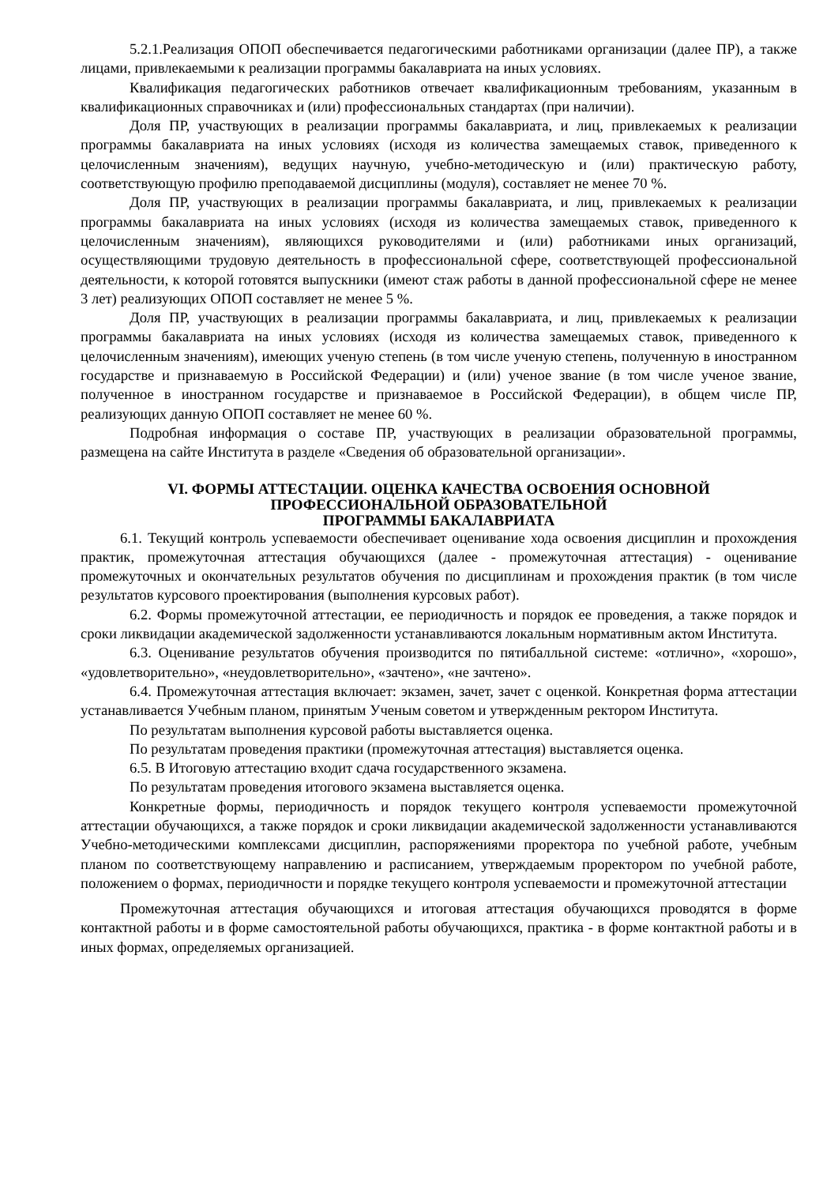5.2.1.Реализация ОПОП обеспечивается педагогическими работниками организации (далее ПР), а также лицами, привлекаемыми к реализации программы бакалавриата на иных условиях.
Квалификация педагогических работников отвечает квалификационным требованиям, указанным в квалификационных справочниках и (или) профессиональных стандартах (при наличии).
Доля ПР, участвующих в реализации программы бакалавриата, и лиц, привлекаемых к реализации программы бакалавриата на иных условиях (исходя из количества замещаемых ставок, приведенного к целочисленным значениям), ведущих научную, учебно-методическую и (или) практическую работу, соответствующую профилю преподаваемой дисциплины (модуля), составляет не менее 70 %.
Доля ПР, участвующих в реализации программы бакалавриата, и лиц, привлекаемых к реализации программы бакалавриата на иных условиях (исходя из количества замещаемых ставок, приведенного к целочисленным значениям), являющихся руководителями и (или) работниками иных организаций, осуществляющими трудовую деятельность в профессиональной сфере, соответствующей профессиональной деятельности, к которой готовятся выпускники (имеют стаж работы в данной профессиональной сфере не менее 3 лет) реализующих ОПОП составляет не менее 5 %.
Доля ПР, участвующих в реализации программы бакалавриата, и лиц, привлекаемых к реализации программы бакалавриата на иных условиях (исходя из количества замещаемых ставок, приведенного к целочисленным значениям), имеющих ученую степень (в том числе ученую степень, полученную в иностранном государстве и признаваемую в Российской Федерации) и (или) ученое звание (в том числе ученое звание, полученное в иностранном государстве и признаваемое в Российской Федерации), в общем числе ПР, реализующих данную ОПОП составляет не менее 60 %.
Подробная информация о составе ПР, участвующих в реализации образовательной программы, размещена на сайте Института в разделе «Сведения об образовательной организации».
VI. ФОРМЫ АТТЕСТАЦИИ. ОЦЕНКА КАЧЕСТВА ОСВОЕНИЯ ОСНОВНОЙ
ПРОФЕССИОНАЛЬНОЙ ОБРАЗОВАТЕЛЬНОЙ
ПРОГРАММЫ БАКАЛАВРИАТА
6.1. Текущий контроль успеваемости обеспечивает оценивание хода освоения дисциплин и прохождения практик, промежуточная аттестация обучающихся (далее - промежуточная аттестация) - оценивание промежуточных и окончательных результатов обучения по дисциплинам и прохождения практик (в том числе результатов курсового проектирования (выполнения курсовых работ).
6.2. Формы промежуточной аттестации, ее периодичность и порядок ее проведения, а также порядок и сроки ликвидации академической задолженности устанавливаются локальным нормативным актом Института.
6.3. Оценивание результатов обучения производится по пятибалльной системе: «отлично», «хорошо», «удовлетворительно», «неудовлетворительно», «зачтено», «не зачтено».
6.4. Промежуточная аттестация включает: экзамен, зачет, зачет с оценкой. Конкретная форма аттестации устанавливается Учебным планом, принятым Ученым советом и утвержденным ректором Института.
По результатам выполнения курсовой работы выставляется оценка.
По результатам проведения практики (промежуточная аттестация) выставляется оценка.
6.5. В Итоговую аттестацию входит сдача государственного экзамена.
По результатам проведения итогового экзамена выставляется оценка.
Конкретные формы, периодичность и порядок текущего контроля успеваемости промежуточной аттестации обучающихся, а также порядок и сроки ликвидации академической задолженности устанавливаются Учебно-методическими комплексами дисциплин, распоряжениями проректора по учебной работе, учебным планом по соответствующему направлению и расписанием, утверждаемым проректором по учебной работе, положением о формах, периодичности и порядке текущего контроля успеваемости и промежуточной аттестации
Промежуточная аттестация обучающихся и итоговая аттестация обучающихся проводятся в форме контактной работы и в форме самостоятельной работы обучающихся, практика - в форме контактной работы и в иных формах, определяемых организацией.